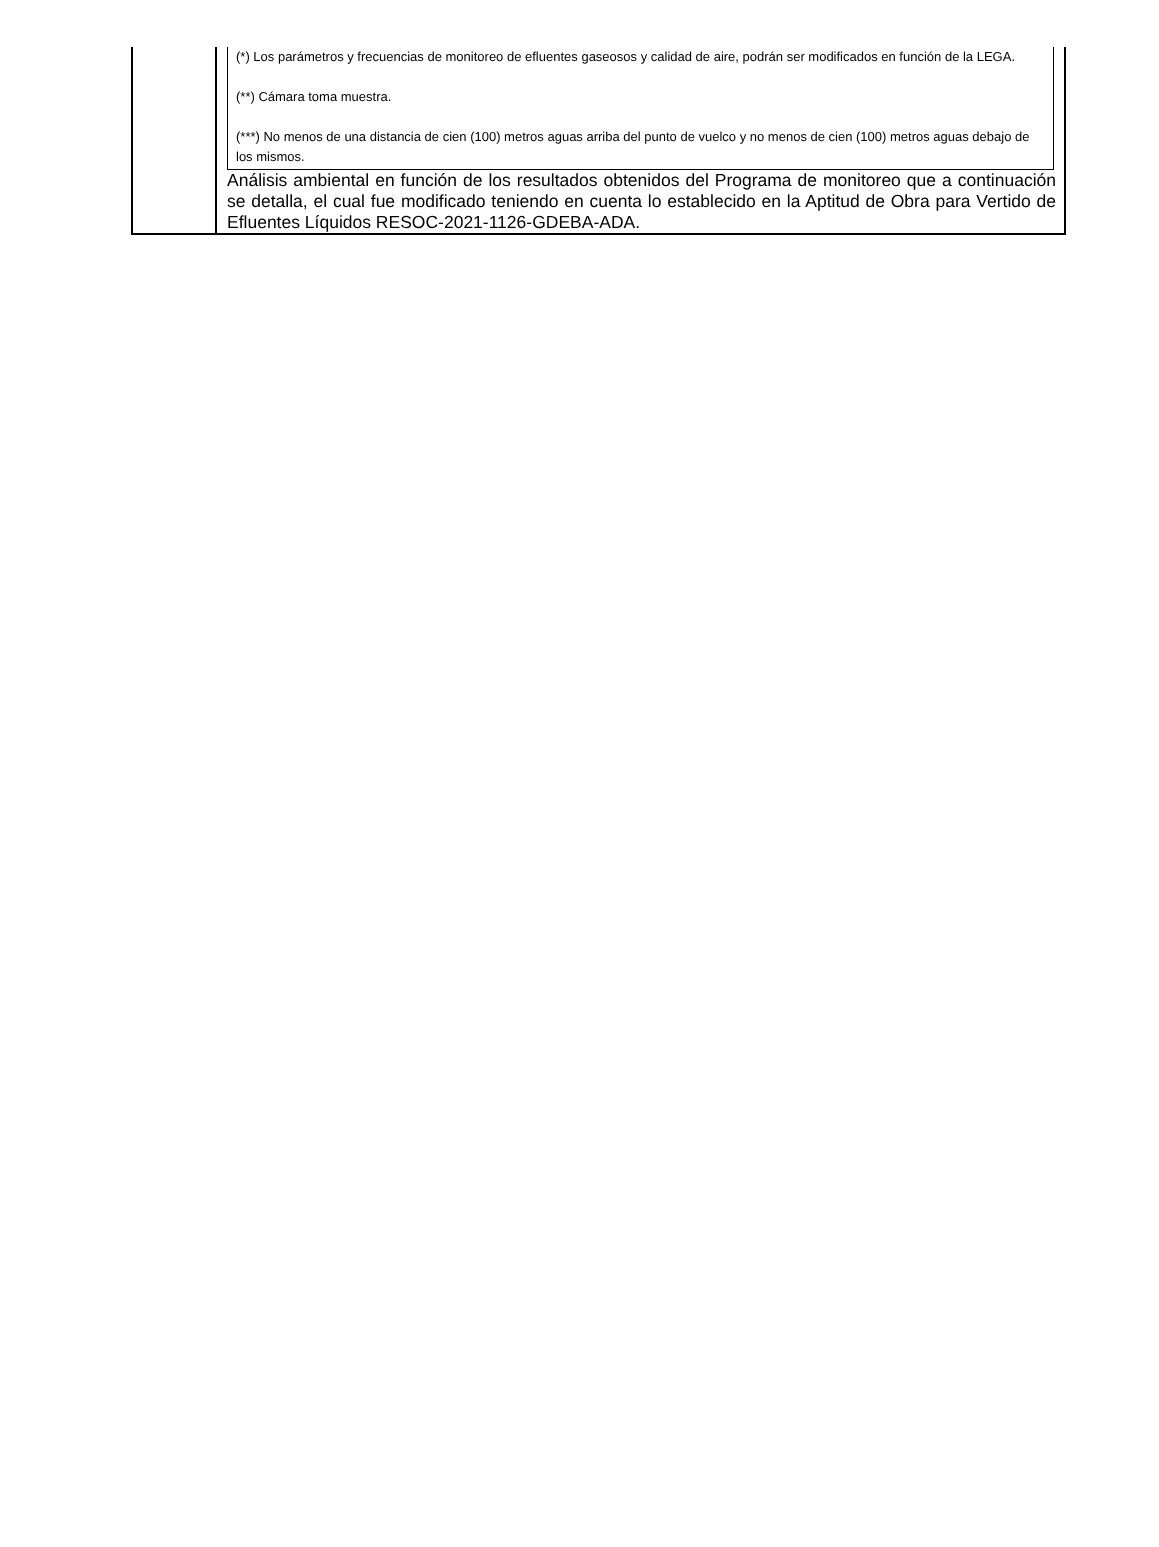(*) Los parámetros y frecuencias de monitoreo de efluentes gaseosos y calidad de aire, podrán ser modificados en función de la LEGA.
(**) Cámara toma muestra.
(***) No menos de una distancia de cien (100) metros aguas arriba del punto de vuelco y no menos de cien (100) metros aguas debajo de los mismos.
Análisis ambiental en función de los resultados obtenidos del Programa de monitoreo que a continuación se detalla, el cual fue modificado teniendo en cuenta lo establecido en la Aptitud de Obra para Vertido de Efluentes Líquidos RESOC-2021-1126-GDEBA-ADA.